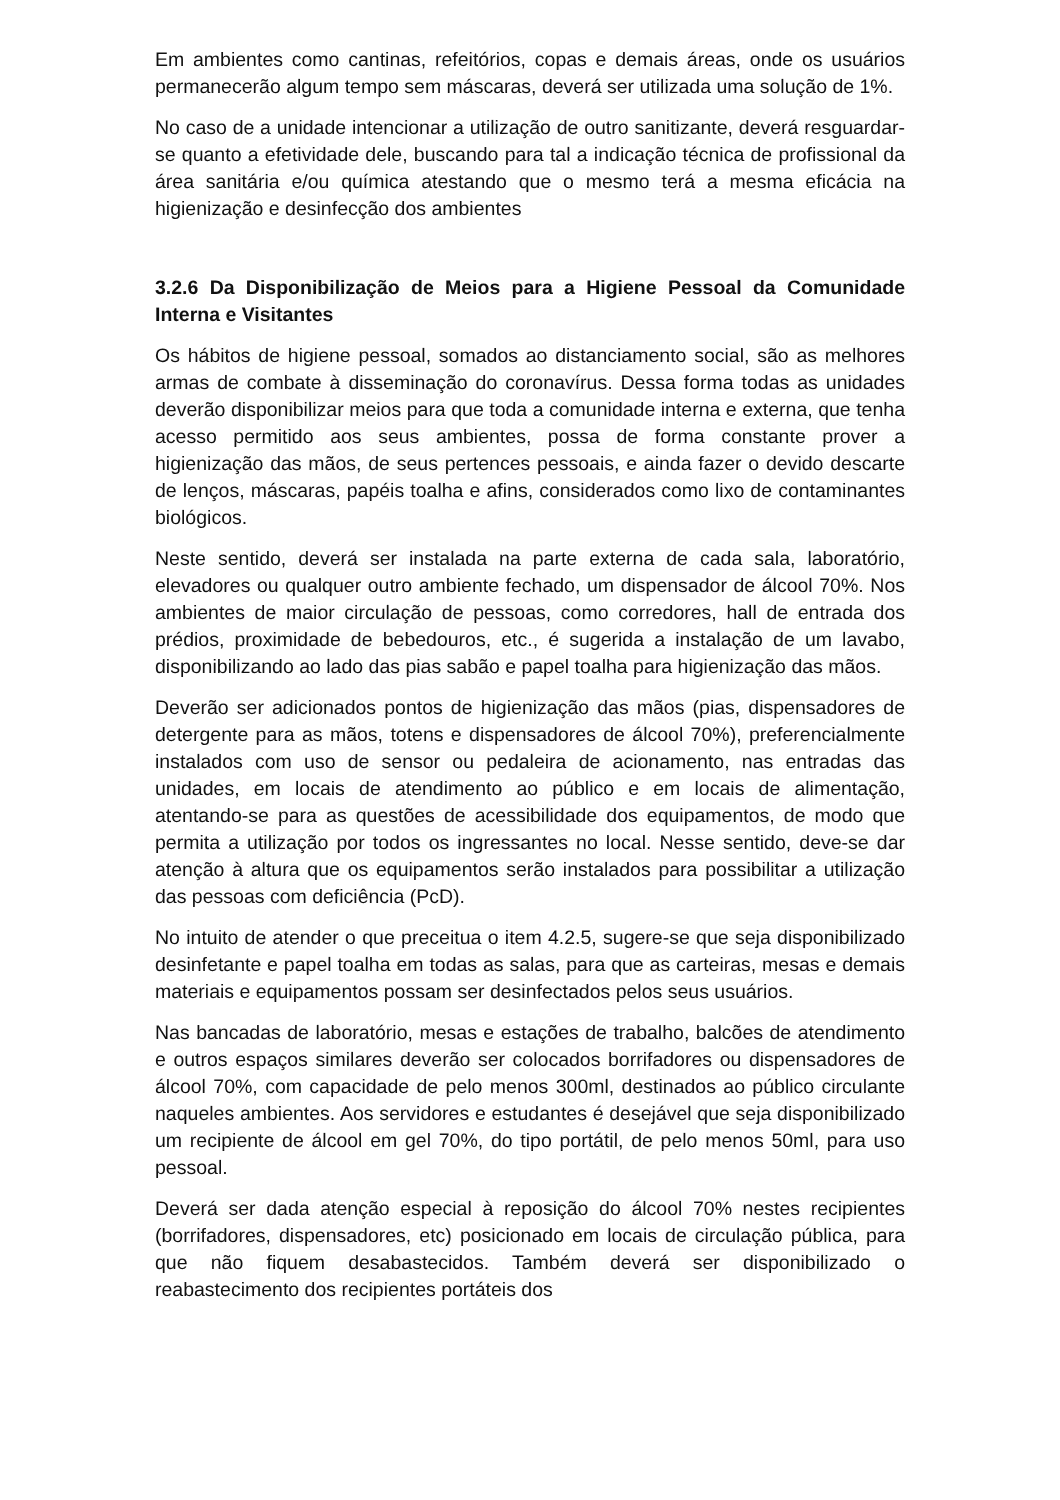Em ambientes como cantinas, refeitórios, copas e demais áreas, onde os usuários permanecerão algum tempo sem máscaras, deverá ser utilizada uma solução de 1%.
No caso de a unidade intencionar a utilização de outro sanitizante, deverá resguardar-se quanto a efetividade dele, buscando para tal a indicação técnica de profissional da área sanitária e/ou química atestando que o mesmo terá a mesma eficácia na higienização e desinfecção dos ambientes
3.2.6 Da Disponibilização de Meios para a Higiene Pessoal da Comunidade Interna e Visitantes
Os hábitos de higiene pessoal, somados ao distanciamento social, são as melhores armas de combate à disseminação do coronavírus. Dessa forma todas as unidades deverão disponibilizar meios para que toda a comunidade interna e externa, que tenha acesso permitido aos seus ambientes, possa de forma constante prover a higienização das mãos, de seus pertences pessoais, e ainda fazer o devido descarte de lenços, máscaras, papéis toalha e afins, considerados como lixo de contaminantes biológicos.
Neste sentido, deverá ser instalada na parte externa de cada sala, laboratório, elevadores ou qualquer outro ambiente fechado, um dispensador de álcool 70%. Nos ambientes de maior circulação de pessoas, como corredores, hall de entrada dos prédios, proximidade de bebedouros, etc., é sugerida a instalação de um lavabo, disponibilizando ao lado das pias sabão e papel toalha para higienização das mãos.
Deverão ser adicionados pontos de higienização das mãos (pias, dispensadores de detergente para as mãos, totens e dispensadores de álcool 70%), preferencialmente instalados com uso de sensor ou pedaleira de acionamento, nas entradas das unidades, em locais de atendimento ao público e em locais de alimentação, atentando-se para as questões de acessibilidade dos equipamentos, de modo que permita a utilização por todos os ingressantes no local. Nesse sentido, deve-se dar atenção à altura que os equipamentos serão instalados para possibilitar a utilização das pessoas com deficiência (PcD).
No intuito de atender o que preceitua o item 4.2.5, sugere-se que seja disponibilizado desinfetante e papel toalha em todas as salas, para que as carteiras, mesas e demais materiais e equipamentos possam ser desinfectados pelos seus usuários.
Nas bancadas de laboratório, mesas e estações de trabalho, balcões de atendimento e outros espaços similares deverão ser colocados borrifadores ou dispensadores de álcool 70%, com capacidade de pelo menos 300ml, destinados ao público circulante naqueles ambientes. Aos servidores e estudantes é desejável que seja disponibilizado um recipiente de álcool em gel 70%, do tipo portátil, de pelo menos 50ml, para uso pessoal.
Deverá ser dada atenção especial à reposição do álcool 70% nestes recipientes (borrifadores, dispensadores, etc) posicionado em locais de circulação pública, para que não fiquem desabastecidos. Também deverá ser disponibilizado o reabastecimento dos recipientes portáteis dos